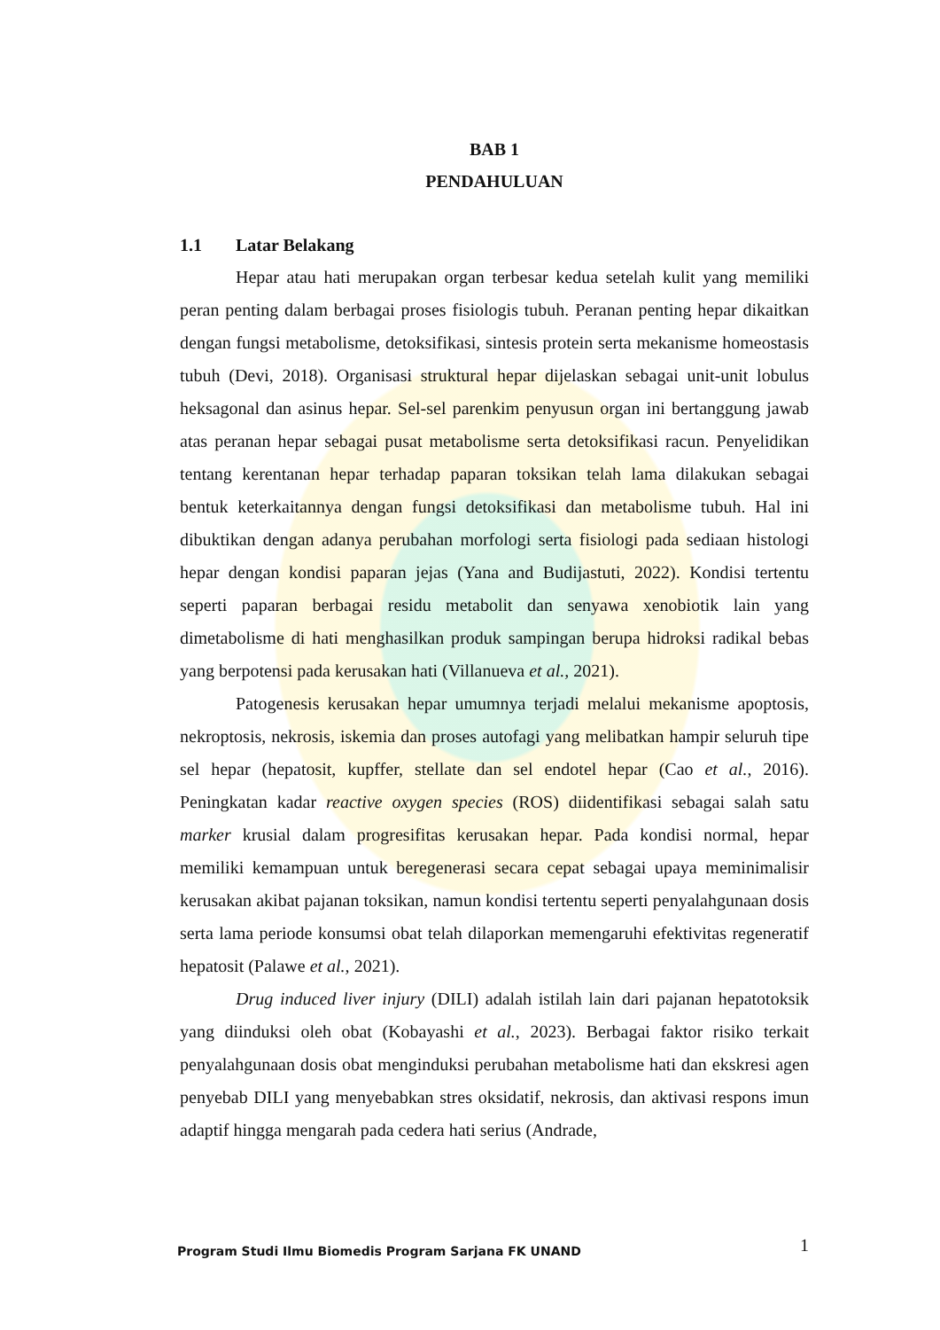BAB 1
PENDAHULUAN
1.1 Latar Belakang
Hepar atau hati merupakan organ terbesar kedua setelah kulit yang memiliki peran penting dalam berbagai proses fisiologis tubuh. Peranan penting hepar dikaitkan dengan fungsi metabolisme, detoksifikasi, sintesis protein serta mekanisme homeostasis tubuh (Devi, 2018). Organisasi struktural hepar dijelaskan sebagai unit-unit lobulus heksagonal dan asinus hepar. Sel-sel parenkim penyusun organ ini bertanggung jawab atas peranan hepar sebagai pusat metabolisme serta detoksifikasi racun. Penyelidikan tentang kerentanan hepar terhadap paparan toksikan telah lama dilakukan sebagai bentuk keterkaitannya dengan fungsi detoksifikasi dan metabolisme tubuh. Hal ini dibuktikan dengan adanya perubahan morfologi serta fisiologi pada sediaan histologi hepar dengan kondisi paparan jejas (Yana and Budijastuti, 2022). Kondisi tertentu seperti paparan berbagai residu metabolit dan senyawa xenobiotik lain yang dimetabolisme di hati menghasilkan produk sampingan berupa hidroksi radikal bebas yang berpotensi pada kerusakan hati (Villanueva et al., 2021).
Patogenesis kerusakan hepar umumnya terjadi melalui mekanisme apoptosis, nekroptosis, nekrosis, iskemia dan proses autofagi yang melibatkan hampir seluruh tipe sel hepar (hepatosit, kupffer, stellate dan sel endotel hepar (Cao et al., 2016). Peningkatan kadar reactive oxygen species (ROS) diidentifikasi sebagai salah satu marker krusial dalam progresifitas kerusakan hepar. Pada kondisi normal, hepar memiliki kemampuan untuk beregenerasi secara cepat sebagai upaya meminimalisir kerusakan akibat pajanan toksikan, namun kondisi tertentu seperti penyalahgunaan dosis serta lama periode konsumsi obat telah dilaporkan memengaruhi efektivitas regeneratif hepatosit (Palawe et al., 2021).
Drug induced liver injury (DILI) adalah istilah lain dari pajanan hepatotoksik yang diinduksi oleh obat (Kobayashi et al., 2023). Berbagai faktor risiko terkait penyalahgunaan dosis obat menginduksi perubahan metabolisme hati dan ekskresi agen penyebab DILI yang menyebabkan stres oksidatif, nekrosis, dan aktivasi respons imun adaptif hingga mengarah pada cedera hati serius (Andrade,
Program Studi Ilmu Biomedis Program Sarjana FK UNAND 1